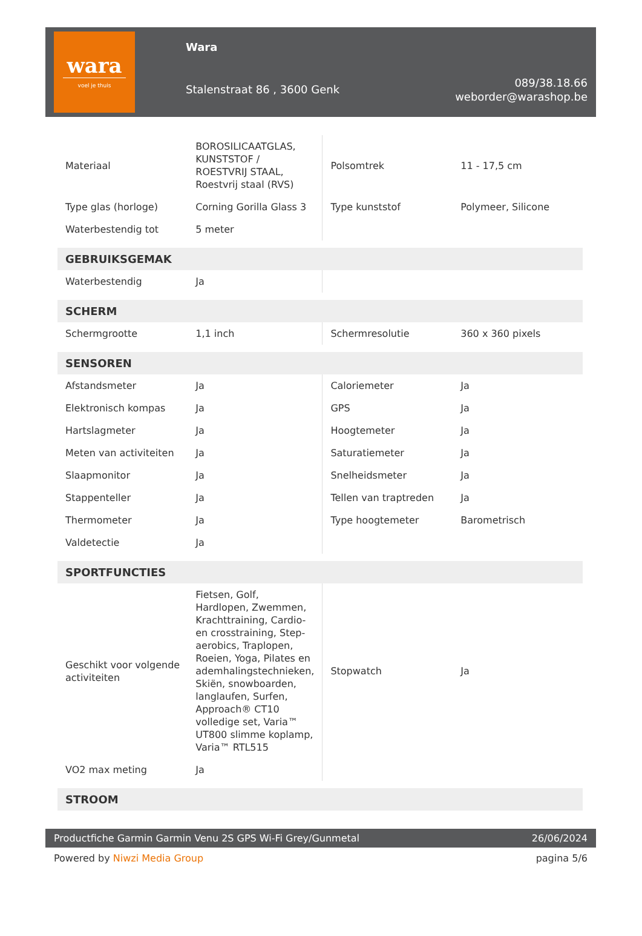wara
voel je thuis
Wara
Stalenstraat 86 , 3600 Genk
089/38.18.66
weborder@warashop.be
| Materiaal | BOROSILICAATGLAS, KUNSTSTOF / ROESTVRIJ STAAL, Roestvrij staal (RVS) | Polsomtrek | 11 - 17,5 cm |
| Type glas (horloge) | Corning Gorilla Glass 3 | Type kunststof | Polymeer, Silicone |
| Waterbestendig tot | 5 meter | | |
| GEBRUIKSGEMAK | | | |
| Waterbestendig | Ja | | |
| SCHERM | | | |
| Schermgrootte | 1,1 inch | Schermresolutie | 360 x 360 pixels |
| SENSOREN | | | |
| Afstandsmeter | Ja | Caloriemeter | Ja |
| Elektronisch kompas | Ja | GPS | Ja |
| Hartslagmeter | Ja | Hoogtemeter | Ja |
| Meten van activiteiten | Ja | Saturatiemeter | Ja |
| Slaapmonitor | Ja | Snelheidsmeter | Ja |
| Stappenteller | Ja | Tellen van traptreden | Ja |
| Thermometer | Ja | Type hoogtemeter | Barometrisch |
| Valdetectie | Ja | | |
| SPORTFUNCTIES | | | |
| Geschikt voor volgende activiteiten | Fietsen, Golf, Hardlopen, Zwemmen, Krachttraining, Cardio- en crosstraining, Step-aerobics, Traplopen, Roeien, Yoga, Pilates en ademhalingstechnieken, Skiën, snowboarden, langlaufen, Surfen, Approach® CT10 volledige set, Varia™ UT800 slimme koplamp, Varia™ RTL515 | Stopwatch | Ja |
| VO2 max meting | Ja | | |
| STROOM | | | |
Productfiche Garmin Garmin Venu 2S GPS Wi-Fi Grey/Gunmetal 26/06/2024
Powered by Niwzi Media Group pagina 5/6